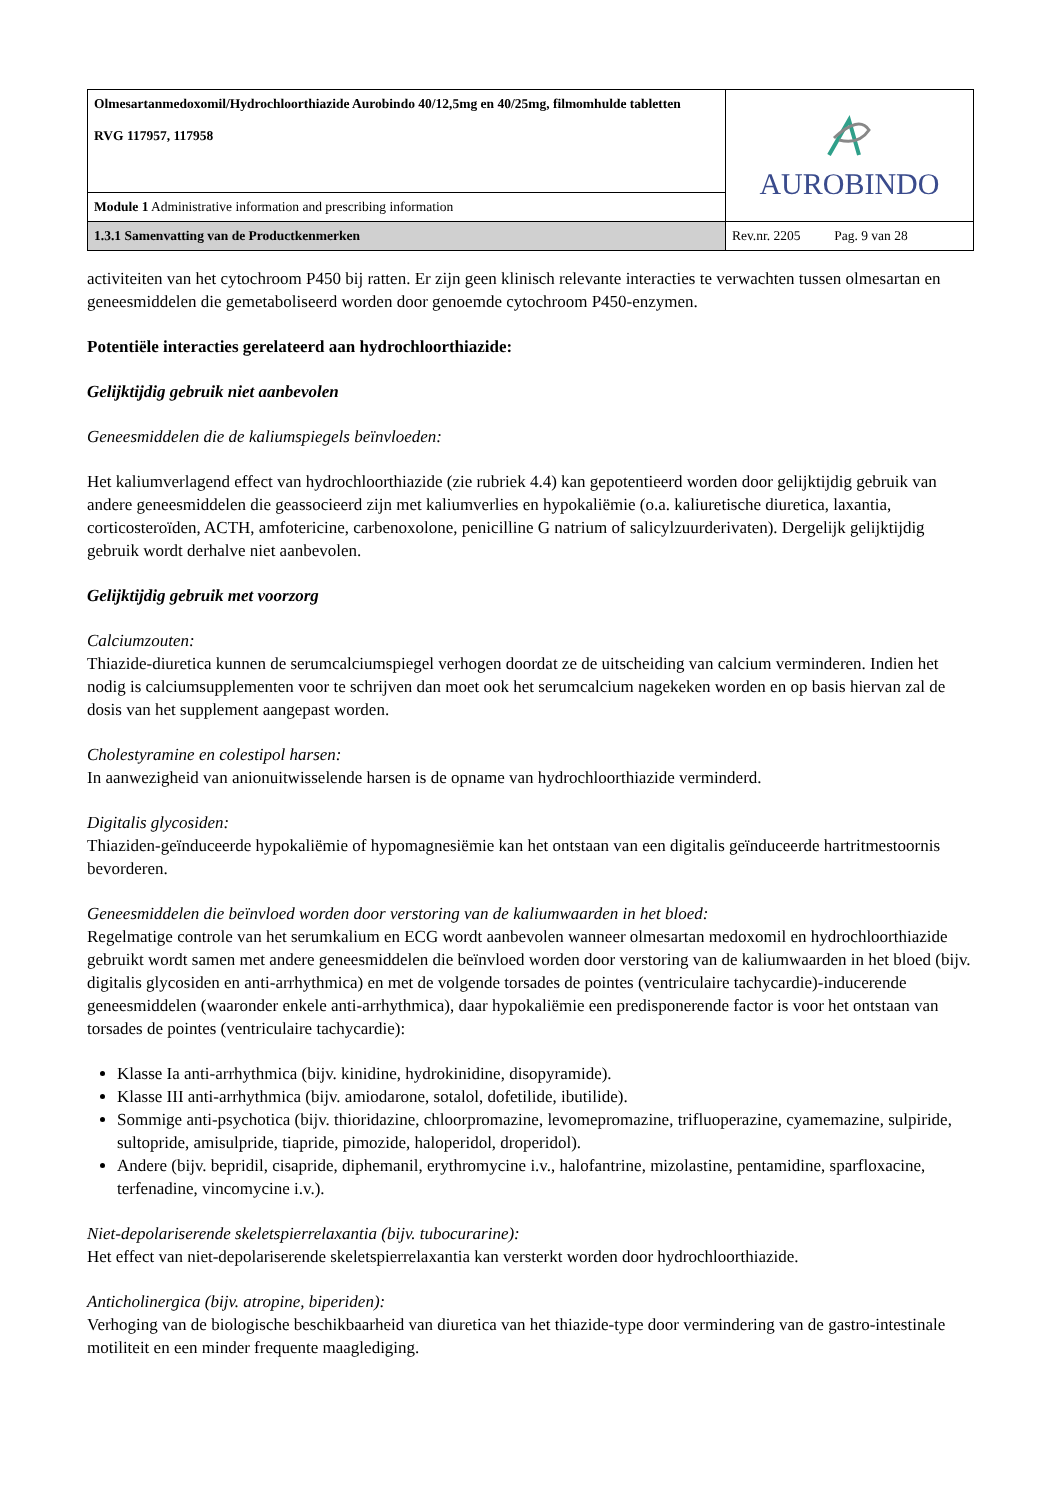| Olmesartanmedoxomil/Hydrochloorthiazide Aurobindo 40/12,5mg en 40/25mg, filmomhulde tabletten RVG 117957, 117958 | AUROBINDO |
| Module 1 Administrative information and prescribing information | |
| 1.3.1 Samenvatting van de Productkenmerken | Rev.nr. 2205 Pag. 9 van 28 |
activiteiten van het cytochroom P450 bij ratten. Er zijn geen klinisch relevante interacties te verwachten tussen olmesartan en geneesmiddelen die gemetaboliseerd worden door genoemde cytochroom P450-enzymen.
Potentiële interacties gerelateerd aan hydrochloorthiazide:
Gelijktijdig gebruik niet aanbevolen
Geneesmiddelen die de kaliumspiegels beïnvloeden:
Het kaliumverlagend effect van hydrochloorthiazide (zie rubriek 4.4) kan gepotentieerd worden door gelijktijdig gebruik van andere geneesmiddelen die geassocieerd zijn met kaliumverlies en hypokaliëmie (o.a. kaliuretische diuretica, laxantia, corticosteroïden, ACTH, amfotericine, carbenoxolone, penicilline G natrium of salicylzuurderivaten). Dergelijk gelijktijdig gebruik wordt derhalve niet aanbevolen.
Gelijktijdig gebruik met voorzorg
Calciumzouten:
Thiazide-diuretica kunnen de serumcalciumspiegel verhogen doordat ze de uitscheiding van calcium verminderen. Indien het nodig is calciumsupplementen voor te schrijven dan moet ook het serumcalcium nagekeken worden en op basis hiervan zal de dosis van het supplement aangepast worden.
Cholestyramine en colestipol harsen:
In aanwezigheid van anionuitwisselende harsen is de opname van hydrochloorthiazide verminderd.
Digitalis glycosiden:
Thiaziden-geïnduceerde hypokaliëmie of hypomagnesiëmie kan het ontstaan van een digitalis geïnduceerde hartritmestoornis bevorderen.
Geneesmiddelen die beïnvloed worden door verstoring van de kaliumwaarden in het bloed:
Regelmatige controle van het serumkalium en ECG wordt aanbevolen wanneer olmesartan medoxomil en hydrochloorthiazide gebruikt wordt samen met andere geneesmiddelen die beïnvloed worden door verstoring van de kaliumwaarden in het bloed (bijv. digitalis glycosiden en anti-arrhythmica) en met de volgende torsades de pointes (ventriculaire tachycardie)-inducerende geneesmiddelen (waaronder enkele anti-arrhythmica), daar hypokaliëmie een predisponerende factor is voor het ontstaan van torsades de pointes (ventriculaire tachycardie):
Klasse Ia anti-arrhythmica (bijv. kinidine, hydrokinidine, disopyramide).
Klasse III anti-arrhythmica (bijv. amiodarone, sotalol, dofetilide, ibutilide).
Sommige anti-psychotica (bijv. thioridazine, chloorpromazine, levomepromazine, trifluoperazine, cyamemazine, sulpiride, sultopride, amisulpride, tiapride, pimozide, haloperidol, droperidol).
Andere (bijv. bepridil, cisapride, diphemanil, erythromycine i.v., halofantrine, mizolastine, pentamidine, sparfloxacine, terfenadine, vincomycine i.v.).
Niet-depolariserende skeletspierrelaxantia (bijv. tubocurarine):
Het effect van niet-depolariserende skeletspierrelaxantia kan versterkt worden door hydrochloorthiazide.
Anticholinergica (bijv. atropine, biperiden):
Verhoging van de biologische beschikbaarheid van diuretica van het thiazide-type door vermindering van de gastro-intestinale motiliteit en een minder frequente maaglediging.